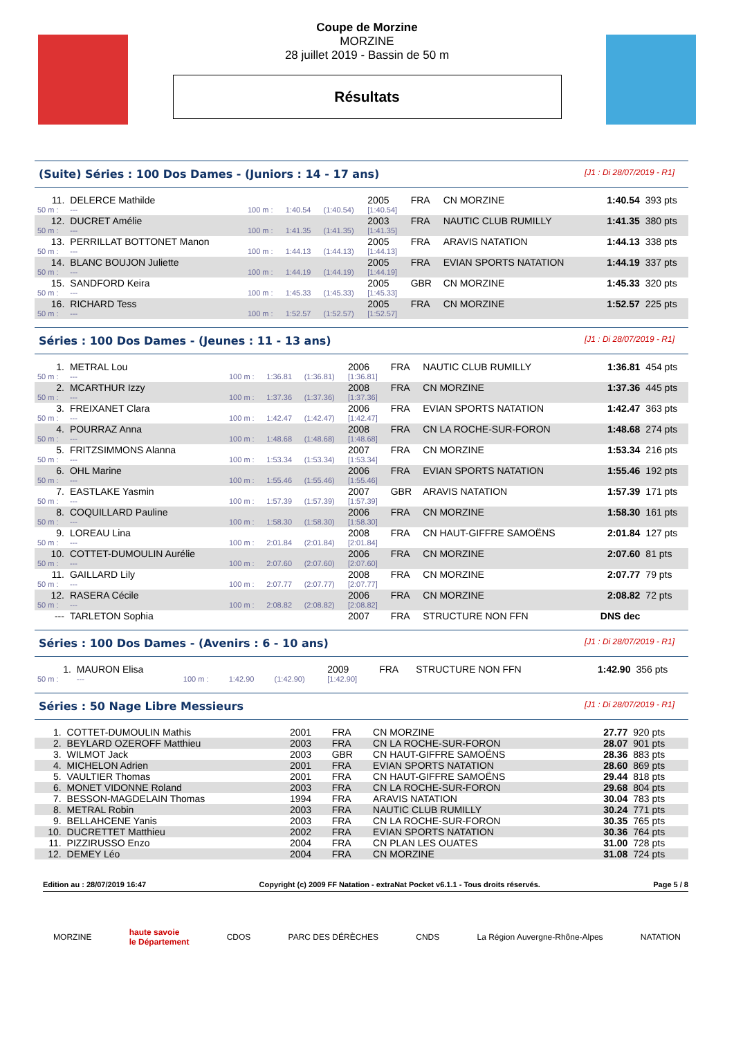Coupe de Morzine
MORZINE
28 juillet 2019 - Bassin de 50 m
Résultats
(Suite) Séries : 100 Dos Dames - (Juniors : 14 - 17 ans) [J1 : Di 28/07/2019 - R1]
| 11. | DELERCE Mathilde | | | | 2005 | FRA | CN MORZINE | 1:40.54 | 393 pts |
| 50 m : | --- | 100 m : | 1:40.54 | (1:40.54) | [1:40.54] | | | | |
| 12. | DUCRET Amélie | | | | 2003 | FRA | NAUTIC CLUB RUMILLY | 1:41.35 | 380 pts |
| 50 m : | --- | 100 m : | 1:41.35 | (1:41.35) | [1:41.35] | | | | |
| 13. | PERRILLAT BOTTONET Manon | | | | 2005 | FRA | ARAVIS NATATION | 1:44.13 | 338 pts |
| 50 m : | --- | 100 m : | 1:44.13 | (1:44.13) | [1:44.13] | | | | |
| 14. | BLANC BOUJON Juliette | | | | 2005 | FRA | EVIAN SPORTS NATATION | 1:44.19 | 337 pts |
| 50 m : | --- | 100 m : | 1:44.19 | (1:44.19) | [1:44.19] | | | | |
| 15. | SANDFORD Keira | | | | 2005 | GBR | CN MORZINE | 1:45.33 | 320 pts |
| 50 m : | --- | 100 m : | 1:45.33 | (1:45.33) | [1:45.33] | | | | |
| 16. | RICHARD Tess | | | | 2005 | FRA | CN MORZINE | 1:52.57 | 225 pts |
| 50 m : | --- | 100 m : | 1:52.57 | (1:52.57) | [1:52.57] | | | | |
Séries : 100 Dos Dames - (Jeunes : 11 - 13 ans) [J1 : Di 28/07/2019 - R1]
| 1. | METRAL Lou | | | | 2006 | FRA | NAUTIC CLUB RUMILLY | 1:36.81 | 454 pts |
| 50 m : | --- | 100 m : | 1:36.81 | (1:36.81) | [1:36.81] | | | | |
| 2. | MCARTHUR Izzy | | | | 2008 | FRA | CN MORZINE | 1:37.36 | 445 pts |
| 50 m : | --- | 100 m : | 1:37.36 | (1:37.36) | [1:37.36] | | | | |
| 3. | FREIXANET Clara | | | | 2006 | FRA | EVIAN SPORTS NATATION | 1:42.47 | 363 pts |
| 50 m : | --- | 100 m : | 1:42.47 | (1:42.47) | [1:42.47] | | | | |
| 4. | POURRAZ Anna | | | | 2008 | FRA | CN LA ROCHE-SUR-FORON | 1:48.68 | 274 pts |
| 50 m : | --- | 100 m : | 1:48.68 | (1:48.68) | [1:48.68] | | | | |
| 5. | FRITZSIMMONS Alanna | | | | 2007 | FRA | CN MORZINE | 1:53.34 | 216 pts |
| 50 m : | --- | 100 m : | 1:53.34 | (1:53.34) | [1:53.34] | | | | |
| 6. | OHL Marine | | | | 2006 | FRA | EVIAN SPORTS NATATION | 1:55.46 | 192 pts |
| 50 m : | --- | 100 m : | 1:55.46 | (1:55.46) | [1:55.46] | | | | |
| 7. | EASTLAKE Yasmin | | | | 2007 | GBR | ARAVIS NATATION | 1:57.39 | 171 pts |
| 50 m : | --- | 100 m : | 1:57.39 | (1:57.39) | [1:57.39] | | | | |
| 8. | COQUILLARD Pauline | | | | 2006 | FRA | CN MORZINE | 1:58.30 | 161 pts |
| 50 m : | --- | 100 m : | 1:58.30 | (1:58.30) | [1:58.30] | | | | |
| 9. | LOREAU Lina | | | | 2008 | FRA | CN HAUT-GIFFRE SAMOËNS | 2:01.84 | 127 pts |
| 50 m : | --- | 100 m : | 2:01.84 | (2:01.84) | [2:01.84] | | | | |
| 10. | COTTET-DUMOULIN Aurélie | | | | 2006 | FRA | CN MORZINE | 2:07.60 | 81 pts |
| 50 m : | --- | 100 m : | 2:07.60 | (2:07.60) | [2:07.60] | | | | |
| 11. | GAILLARD Lily | | | | 2008 | FRA | CN MORZINE | 2:07.77 | 79 pts |
| 50 m : | --- | 100 m : | 2:07.77 | (2:07.77) | [2:07.77] | | | | |
| 12. | RASERA Cécile | | | | 2006 | FRA | CN MORZINE | 2:08.82 | 72 pts |
| 50 m : | --- | 100 m : | 2:08.82 | (2:08.82) | [2:08.82] | | | | |
| --- | TARLETON Sophia | | | | 2007 | FRA | STRUCTURE NON FFN | DNS dec | |
Séries : 100 Dos Dames - (Avenirs : 6 - 10 ans) [J1 : Di 28/07/2019 - R1]
| 1. | MAURON Elisa | | | | 2009 | FRA | STRUCTURE NON FFN | 1:42.90 | 356 pts |
| 50 m : | --- | 100 m : | 1:42.90 | (1:42.90) | [1:42.90] | | | | |
Séries : 50 Nage Libre Messieurs [J1 : Di 28/07/2019 - R1]
| 1. | COTTET-DUMOULIN Mathis | 2001 | FRA | CN MORZINE | 27.77 | 920 pts |
| 2. | BEYLARD OZEROFF Matthieu | 2003 | FRA | CN LA ROCHE-SUR-FORON | 28.07 | 901 pts |
| 3. | WILMOT Jack | 2003 | GBR | CN HAUT-GIFFRE SAMOËNS | 28.36 | 883 pts |
| 4. | MICHELON Adrien | 2001 | FRA | EVIAN SPORTS NATATION | 28.60 | 869 pts |
| 5. | VAULTIER Thomas | 2001 | FRA | CN HAUT-GIFFRE SAMOËNS | 29.44 | 818 pts |
| 6. | MONET VIDONNE Roland | 2003 | FRA | CN LA ROCHE-SUR-FORON | 29.68 | 804 pts |
| 7. | BESSON-MAGDELAIN Thomas | 1994 | FRA | ARAVIS NATATION | 30.04 | 783 pts |
| 8. | METRAL Robin | 2003 | FRA | NAUTIC CLUB RUMILLY | 30.24 | 771 pts |
| 9. | BELLAHCENE Yanis | 2003 | FRA | CN LA ROCHE-SUR-FORON | 30.35 | 765 pts |
| 10. | DUCRETTET Matthieu | 2002 | FRA | EVIAN SPORTS NATATION | 30.36 | 764 pts |
| 11. | PIZZIRUSSO Enzo | 2004 | FRA | CN PLAN LES OUATES | 31.00 | 728 pts |
| 12. | DEMEY Léo | 2004 | FRA | CN MORZINE | 31.08 | 724 pts |
Edition au : 28/07/2019 16:47 Copyright (c) 2009 FF Natation - extraNat Pocket v6.1.1 - Tous droits réservés. Page 5 / 8
MORZINE haute savoie
le Département CDOS PARC DES DÉRÈCHES CNDS La Région Auvergne-Rhône-Alpes NATATION